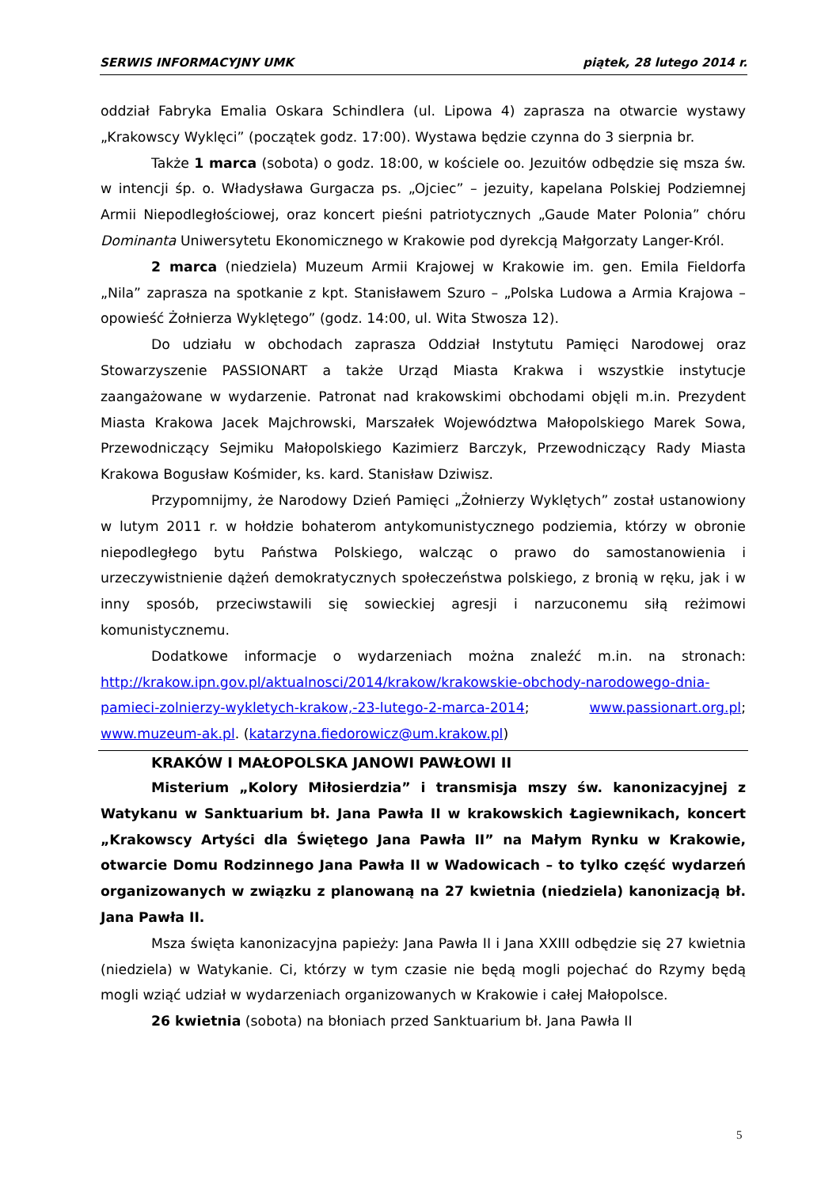SERWIS INFORMACYJNY UMK piątek, 28 lutego 2014 r.
oddział Fabryka Emalia Oskara Schindlera (ul. Lipowa 4) zaprasza na otwarcie wystawy „Krakowscy Wyklęci” (początek godz. 17:00). Wystawa będzie czynna do 3 sierpnia br.
Także 1 marca (sobota) o godz. 18:00, w kościele oo. Jezuitów odbędzie się msza św. w intencji śp. o. Władysława Gurgacza ps. „Ojciec” – jezuity, kapelana Polskiej Podziemnej Armii Niepodległościowej, oraz koncert pieśni patriotycznych „Gaude Mater Polonia” chóru Dominanta Uniwersytetu Ekonomicznego w Krakowie pod dyrekcją Małgorzaty Langer-Król.
2 marca (niedziela) Muzeum Armii Krajowej w Krakowie im. gen. Emila Fieldorfa „Nila” zaprasza na spotkanie z kpt. Stanisławem Szuro – „Polska Ludowa a Armia Krajowa – opowieść Żołnierza Wyklętego” (godz. 14:00, ul. Wita Stwosza 12).
Do udziału w obchodach zaprasza Oddział Instytutu Pamięci Narodowej oraz Stowarzyszenie PASSIONART a także Urząd Miasta Krakwa i wszystkie instytucje zaangażowane w wydarzenie. Patronat nad krakowskimi obchodami objęli m.in. Prezydent Miasta Krakowa Jacek Majchrowski, Marszałek Województwa Małopolskiego Marek Sowa, Przewodniczący Sejmiku Małopolskiego Kazimierz Barczyk, Przewodniczący Rady Miasta Krakowa Bogusław Kośmider, ks. kard. Stanisław Dziwisz.
Przypomnijmy, że Narodowy Dzień Pamięci „Żołnierzy Wyklętych” został ustanowiony w lutym 2011 r. w hołdzie bohaterom antykomunistycznego podziemia, którzy w obronie niepodległego bytu Państwa Polskiego, walcząc o prawo do samostanowienia i urzeczywistnienie dążeń demokratycznych społeczeństwa polskiego, z bronią w ręku, jak i w inny sposób, przeciwstawili się sowieckiej agresji i narzuconemu siłą reżimowi komunistycznemu.
Dodatkowe informacje o wydarzeniach można znaleźć m.in. na stronach: http://krakow.ipn.gov.pl/aktualnosci/2014/krakow/krakowskie-obchody-narodowego-dnia-pamieci-zolnierzy-wykletych-krakow,-23-lutego-2-marca-2014; www.passionart.org.pl; www.muzeum-ak.pl. (katarzyna.fiedorowicz@um.krakow.pl)
KRAKÓW I MAŁOPOLSKA JANOWI PAWŁOWI II
Misterium „Kolory Miłosierdzia” i transmisja mszy św. kanonizacyjnej z Watykanu w Sanktuarium bł. Jana Pawła II w krakowskich Łagiewnikach, koncert „Krakowscy Artyści dla Świętego Jana Pawła II” na Małym Rynku w Krakowie, otwarcie Domu Rodzinnego Jana Pawła II w Wadowicach – to tylko część wydarzeń organizowanych w związku z planowaną na 27 kwietnia (niedziela) kanonizacją bł. Jana Pawła II.
Msza święta kanonizacyjna papieży: Jana Pawła II i Jana XXIII odbędzie się 27 kwietnia (niedziela) w Watykanie. Ci, którzy w tym czasie nie będą mogli pojechać do Rzymy będą mogli wziąć udział w wydarzeniach organizowanych w Krakowie i całej Małopolsce.
26 kwietnia (sobota) na błoniach przed Sanktuarium bł. Jana Pawła II
5